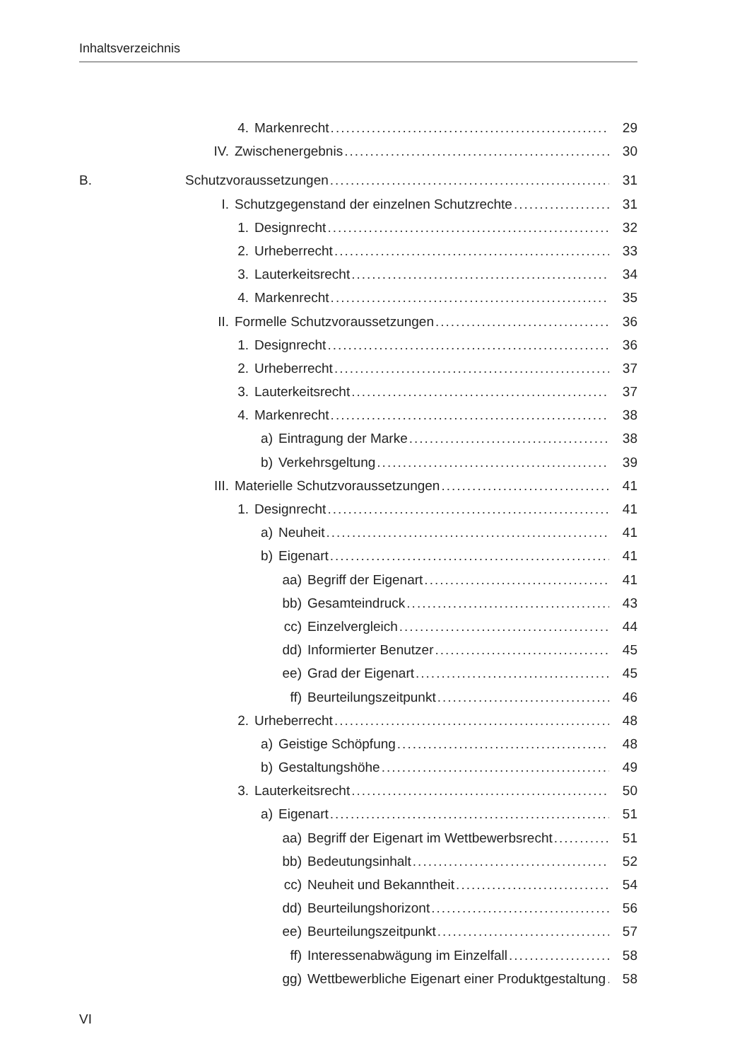Inhaltsverzeichnis
4. Markenrecht 29
IV. Zwischenergebnis 30
B. Schutzvoraussetzungen 31
I. Schutzgegenstand der einzelnen Schutzrechte 31
1. Designrecht 32
2. Urheberrecht 33
3. Lauterkeitsrecht 34
4. Markenrecht 35
II. Formelle Schutzvoraussetzungen 36
1. Designrecht 36
2. Urheberrecht 37
3. Lauterkeitsrecht 37
4. Markenrecht 38
a) Eintragung der Marke 38
b) Verkehrsgeltung 39
III. Materielle Schutzvoraussetzungen 41
1. Designrecht 41
a) Neuheit 41
b) Eigenart 41
aa) Begriff der Eigenart 41
bb) Gesamteindruck 43
cc) Einzelvergleich 44
dd) Informierter Benutzer 45
ee) Grad der Eigenart 45
ff) Beurteilungszeitpunkt 46
2. Urheberrecht 48
a) Geistige Schöpfung 48
b) Gestaltungshöhe 49
3. Lauterkeitsrecht 50
a) Eigenart 51
aa) Begriff der Eigenart im Wettbewerbsrecht 51
bb) Bedeutungsinhalt 52
cc) Neuheit und Bekanntheit 54
dd) Beurteilungshorizont 56
ee) Beurteilungszeitpunkt 57
ff) Interessenabwägung im Einzelfall 58
gg) Wettbewerbliche Eigenart einer Produktgestaltung 58
VI